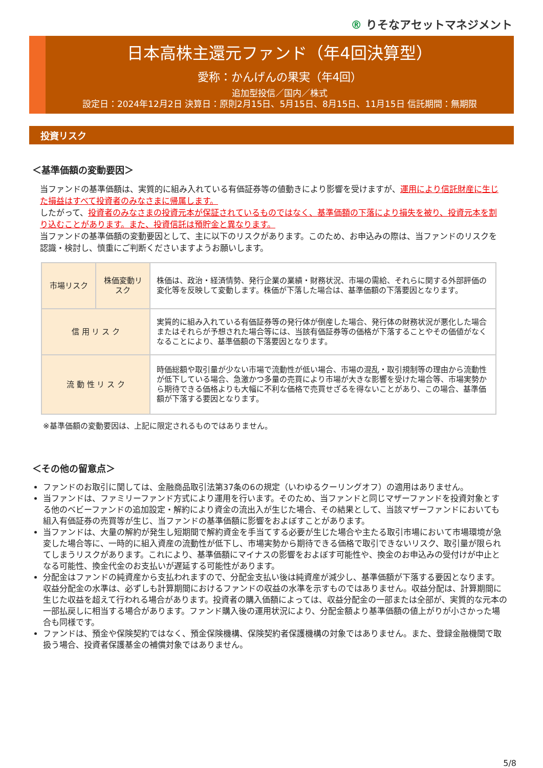® りそなアセットマネジメント
日本高株主還元ファンド（年4回決算型）
愛称：かんげんの果実（年4回）
追加型投信／国内／株式
設定日：2024年12月2日 決算日：原則2月15日、5月15日、8月15日、11月15日 信託期間：無期限
投資リスク
＜基準価額の変動要因＞
当ファンドの基準価額は、実質的に組み入れている有価証券等の値動きにより影響を受けますが、運用により信託財産に生じた損益はすべて投資者のみなさまに帰属します。
したがって、投資者のみなさまの投資元本が保証されているものではなく、基準価額の下落により損失を被り、投資元本を割り込むことがあります。また、投資信託は預貯金と異なります。
当ファンドの基準価額の変動要因として、主に以下のリスクがあります。このため、お申込みの際は、当ファンドのリスクを認識・検討し、慎重にご判断くださいますようお願いします。
| 市場リスク | 株価変動リスク | 株価は、政治・経済情勢、発行企業の業績・財務状況、市場の需給、それらに関する外部評価の変化等を反映して変動します。株価が下落した場合は、基準価額の下落要因となります。 |
| 信 用 リ ス ク | | 実質的に組み入れている有価証券等の発行体が倒産した場合、発行体の財務状況が悪化した場合またはそれらが予想された場合等には、当該有価証券等の価格が下落することやその価値がなくなることにより、基準価額の下落要因となります。 |
| 流 動 性 リ ス ク | | 時価総額や取引量が少ない市場で流動性が低い場合、市場の混乱・取引規制等の理由から流動性が低下している場合、急激かつ多量の売買により市場が大きな影響を受けた場合等、市場実勢から期待できる価格よりも大幅に不利な価格で売買せざるを得ないことがあり、この場合、基準価額が下落する要因となります。 |
※基準価額の変動要因は、上記に限定されるものではありません。
＜その他の留意点＞
ファンドのお取引に関しては、金融商品取引法第37条の6の規定（いわゆるクーリングオフ）の適用はありません。
当ファンドは、ファミリーファンド方式により運用を行います。そのため、当ファンドと同じマザーファンドを投資対象とする他のベビーファンドの追加設定・解約により資金の流出入が生じた場合、その結果として、当該マザーファンドにおいても組入有価証券の売買等が生じ、当ファンドの基準価額に影響をおよぼすことがあります。
当ファンドは、大量の解約が発生し短期間で解約資金を手当てする必要が生じた場合や主たる取引市場において市場環境が急変した場合等に、一時的に組入資産の流動性が低下し、市場実勢から期待できる価格で取引できないリスク、取引量が限られてしまうリスクがあります。これにより、基準価額にマイナスの影響をおよぼす可能性や、換金のお申込みの受付けが中止となる可能性、換金代金のお支払いが遅延する可能性があります。
分配金はファンドの純資産から支払われますので、分配金支払い後は純資産が減少し、基準価額が下落する要因となります。収益分配金の水準は、必ずしも計算期間におけるファンドの収益の水準を示すものではありません。収益分配は、計算期間に生じた収益を超えて行われる場合があります。投資者の購入価額によっては、収益分配金の一部または全部が、実質的な元本の一部払戻しに相当する場合があります。ファンド購入後の運用状況により、分配金額より基準価額の値上がりが小さかった場合も同様です。
ファンドは、預金や保険契約ではなく、預金保険機構、保険契約者保護機構の対象ではありません。また、登録金融機関で取扱う場合、投資者保護基金の補償対象ではありません。
5/8